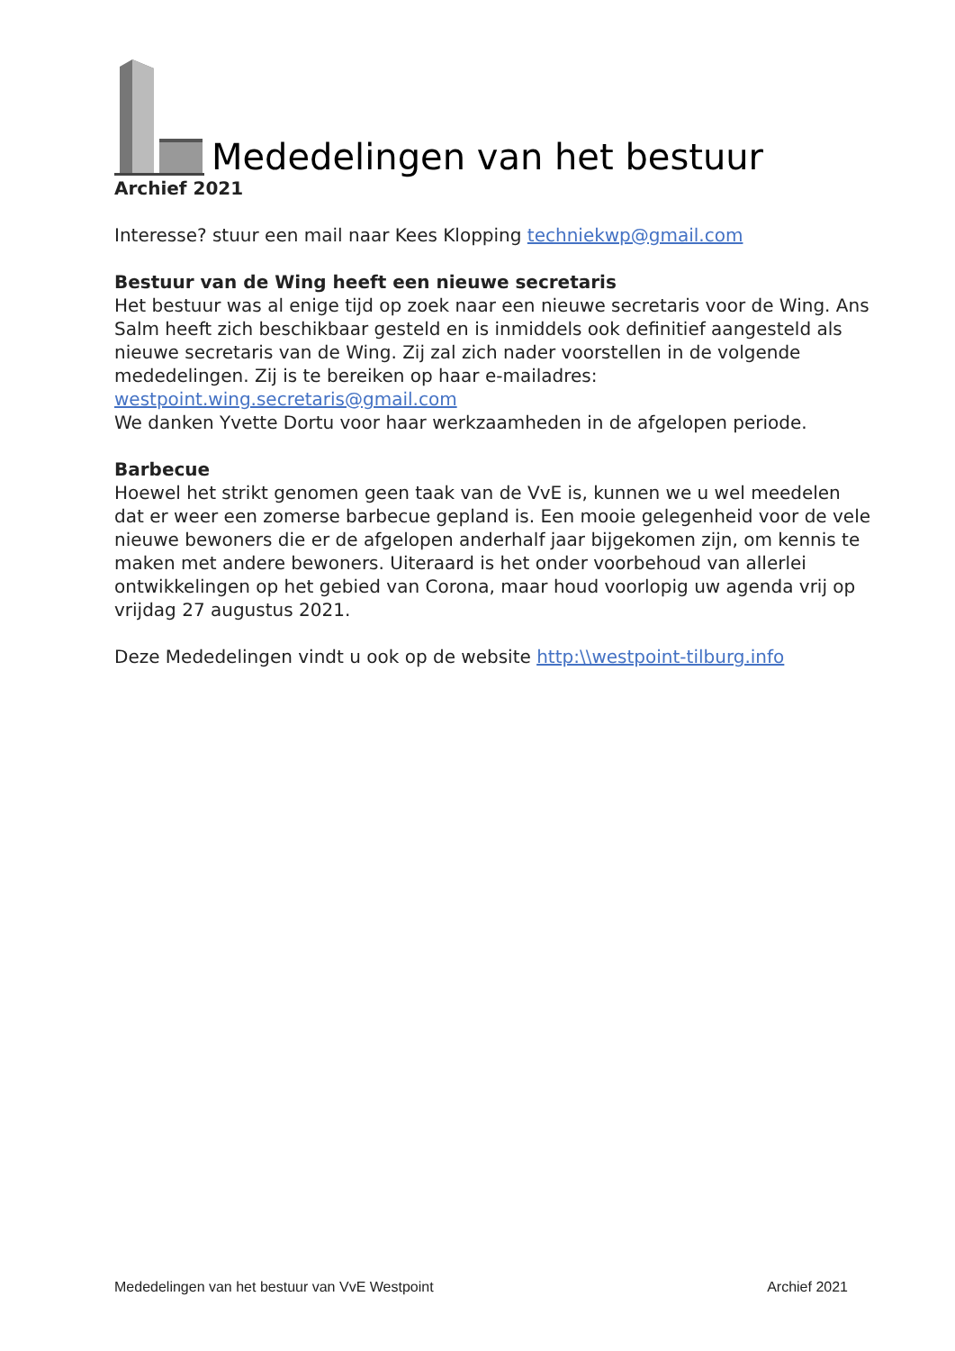Mededelingen van het bestuur
Archief 2021
Interesse? stuur een mail naar Kees Klopping techniekwp@gmail.com
Bestuur van de Wing heeft een nieuwe secretaris
Het bestuur was al enige tijd op zoek naar een nieuwe secretaris voor de Wing. Ans Salm heeft zich beschikbaar gesteld en is inmiddels ook definitief aangesteld als nieuwe secretaris van de Wing. Zij zal zich nader voorstellen in de volgende mededelingen. Zij is te bereiken op haar e-mailadres: westpoint.wing.secretaris@gmail.com
We danken Yvette Dortu voor haar werkzaamheden in de afgelopen periode.
Barbecue
Hoewel het strikt genomen geen taak van de VvE is, kunnen we u wel meedelen dat er weer een zomerse barbecue gepland is. Een mooie gelegenheid voor de vele nieuwe bewoners die er de afgelopen anderhalf jaar bijgekomen zijn, om kennis te maken met andere bewoners. Uiteraard is het onder voorbehoud van allerlei ontwikkelingen op het gebied van Corona, maar houd voorlopig uw agenda vrij op vrijdag 27 augustus 2021.
Deze Mededelingen vindt u ook op de website http:\\westpoint-tilburg.info
Mededelingen van het bestuur van VvE Westpoint Archief 2021